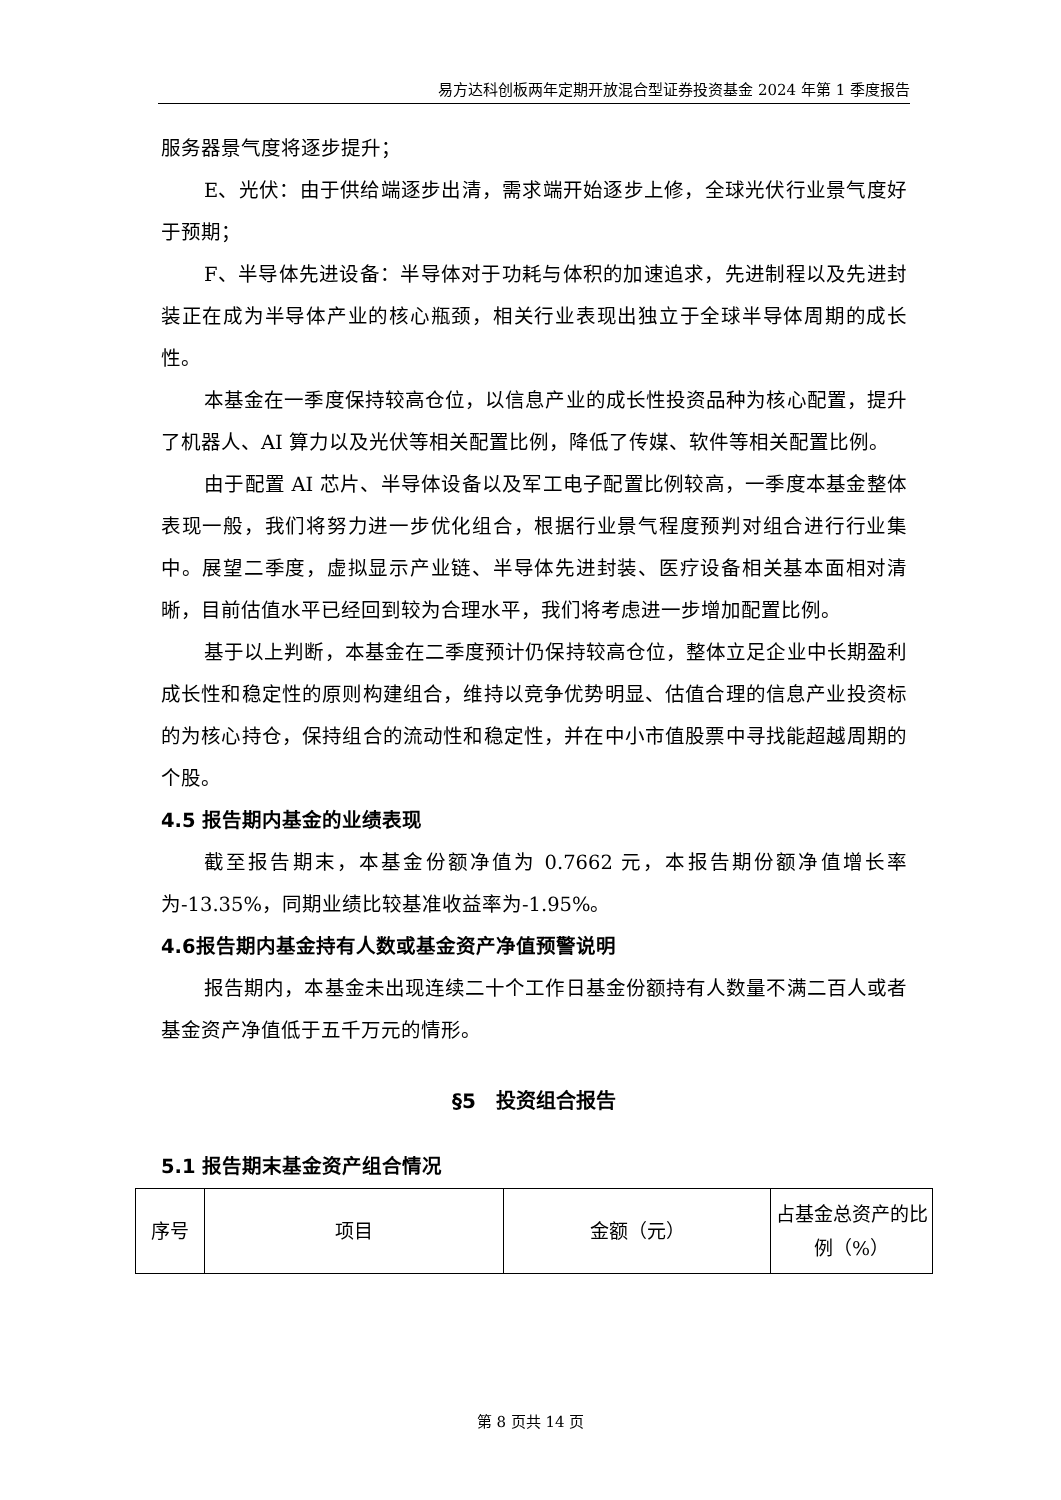易方达科创板两年定期开放混合型证券投资基金 2024 年第 1 季度报告
服务器景气度将逐步提升；
E、光伏：由于供给端逐步出清，需求端开始逐步上修，全球光伏行业景气度好于预期；
F、半导体先进设备：半导体对于功耗与体积的加速追求，先进制程以及先进封装正在成为半导体产业的核心瓶颈，相关行业表现出独立于全球半导体周期的成长性。
本基金在一季度保持较高仓位，以信息产业的成长性投资品种为核心配置，提升了机器人、AI 算力以及光伏等相关配置比例，降低了传媒、软件等相关配置比例。
由于配置 AI 芯片、半导体设备以及军工电子配置比例较高，一季度本基金整体表现一般，我们将努力进一步优化组合，根据行业景气程度预判对组合进行行业集中。展望二季度，虚拟显示产业链、半导体先进封装、医疗设备相关基本面相对清晰，目前估值水平已经回到较为合理水平，我们将考虑进一步增加配置比例。
基于以上判断，本基金在二季度预计仍保持较高仓位，整体立足企业中长期盈利成长性和稳定性的原则构建组合，维持以竞争优势明显、估值合理的信息产业投资标的为核心持仓，保持组合的流动性和稳定性，并在中小市值股票中寻找能超越周期的个股。
4.5 报告期内基金的业绩表现
截至报告期末，本基金份额净值为 0.7662 元，本报告期份额净值增长率为-13.35%，同期业绩比较基准收益率为-1.95%。
4.6报告期内基金持有人数或基金资产净值预警说明
报告期内，本基金未出现连续二十个工作日基金份额持有人数量不满二百人或者基金资产净值低于五千万元的情形。
§5　投资组合报告
5.1 报告期末基金资产组合情况
| 序号 | 项目 | 金额（元） | 占基金总资产的比例（%） |
| --- | --- | --- | --- |
第 8 页共 14 页